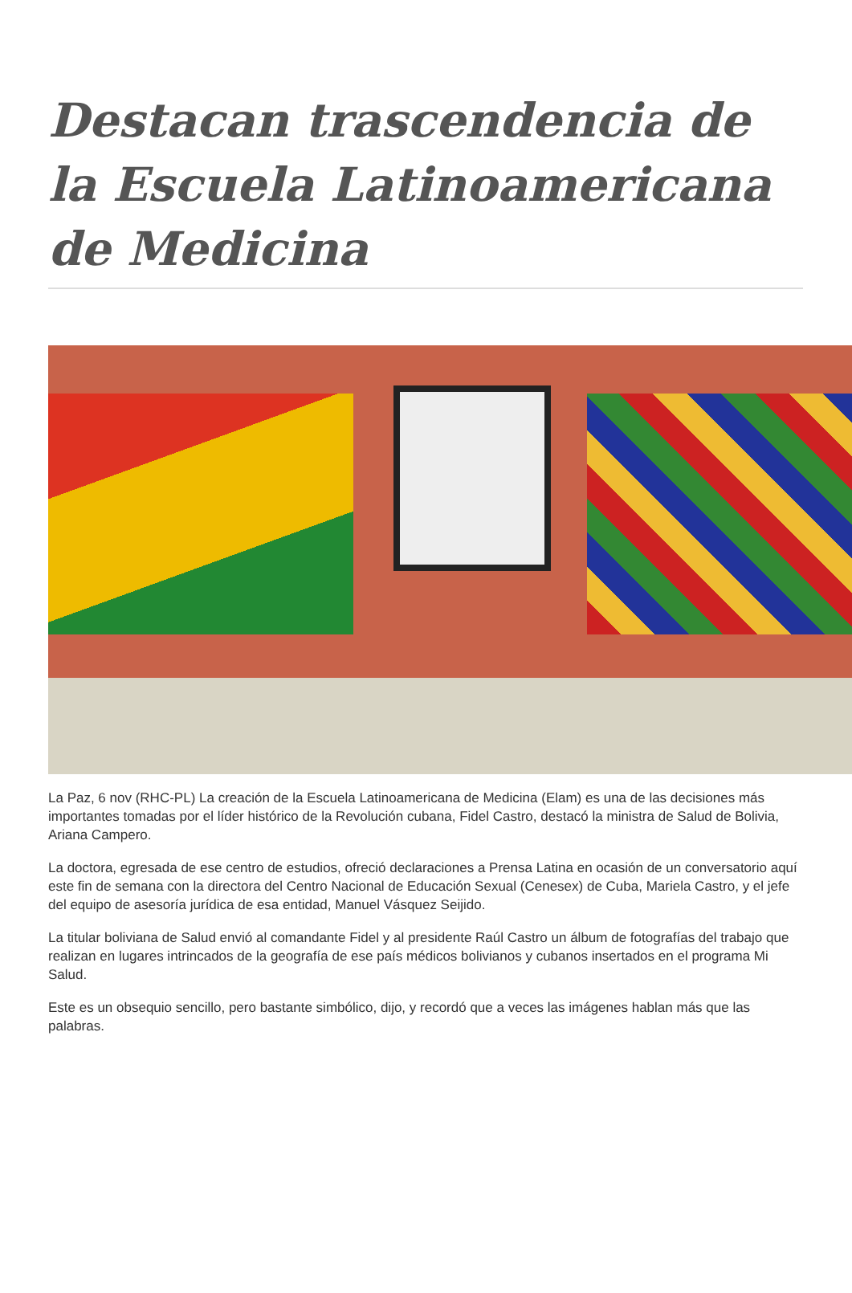Destacan trascendencia de la Escuela Latinoamericana de Medicina
La Paz, 6 nov (RHC-PL) La creación de la Escuela Latinoamericana de Medicina (Elam) es una de las decisiones más importantes tomadas por el líder histórico de la Revolución cubana, Fidel Castro, destacó la ministra de Salud de Bolivia, Ariana Campero.
La doctora, egresada de ese centro de estudios, ofreció declaraciones a Prensa Latina en ocasión de un conversatorio aquí este fin de semana con la directora del Centro Nacional de Educación Sexual (Cenesex) de Cuba, Mariela Castro, y el jefe del equipo de asesoría jurídica de esa entidad, Manuel Vásquez Seijido.
La titular boliviana de Salud envió al comandante Fidel y al presidente Raúl Castro un álbum de fotografías del trabajo que realizan en lugares intrincados de la geografía de ese país médicos bolivianos y cubanos insertados en el programa Mi Salud.
Este es un obsequio sencillo, pero bastante simbólico, dijo, y recordó que a veces las imágenes hablan más que las palabras.